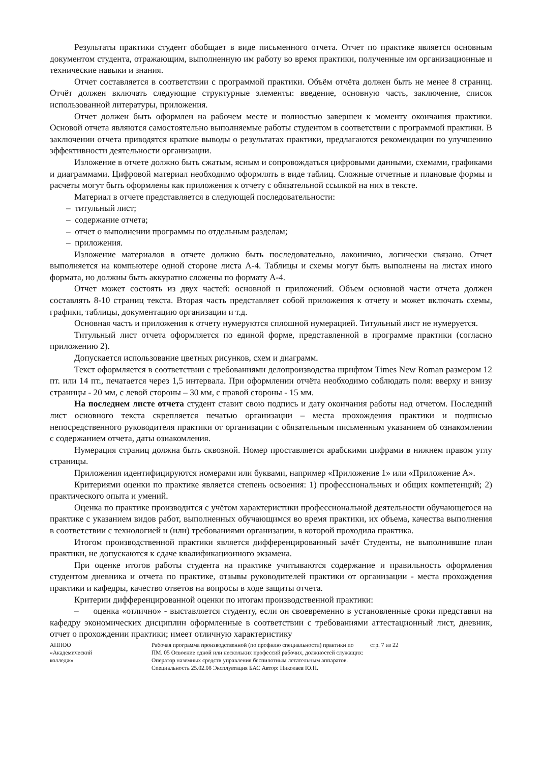Результаты практики студент обобщает в виде письменного отчета. Отчет по практике является основным документом студента, отражающим, выполненную им работу во время практики, полученные им организационные и технические навыки и знания.
Отчет составляется в соответствии с программой практики. Объём отчёта должен быть не менее 8 страниц. Отчёт должен включать следующие структурные элементы: введение, основную часть, заключение, список использованной литературы, приложения.
Отчет должен быть оформлен на рабочем месте и полностью завершен к моменту окончания практики. Основой отчета являются самостоятельно выполняемые работы студентом в соответствии с программой практики. В заключении отчета приводятся краткие выводы о результатах практики, предлагаются рекомендации по улучшению эффективности деятельности организации.
Изложение в отчете должно быть сжатым, ясным и сопровождаться цифровыми данными, схемами, графиками и диаграммами. Цифровой материал необходимо оформлять в виде таблиц. Сложные отчетные и плановые формы и расчеты могут быть оформлены как приложения к отчету с обязательной ссылкой на них в тексте.
Материал в отчете представляется в следующей последовательности:
– титульный лист;
– содержание отчета;
– отчет о выполнении программы по отдельным разделам;
– приложения.
Изложение материалов в отчете должно быть последовательно, лаконично, логически связано. Отчет выполняется на компьютере одной стороне листа А-4. Таблицы и схемы могут быть выполнены на листах иного формата, но должны быть аккуратно сложены по формату А-4.
Отчет может состоять из двух частей: основной и приложений. Объем основной части отчета должен составлять 8-10 страниц текста. Вторая часть представляет собой приложения к отчету и может включать схемы, графики, таблицы, документацию организации и т.д.
Основная часть и приложения к отчету нумеруются сплошной нумерацией. Титульный лист не нумеруется.
Титульный лист отчета оформляется по единой форме, представленной в программе практики (согласно приложению 2).
Допускается использование цветных рисунков, схем и диаграмм.
Текст оформляется в соответствии с требованиями делопроизводства шрифтом Times New Roman размером 12 пт. или 14 пт., печатается через 1,5 интервала. При оформлении отчёта необходимо соблюдать поля: вверху и внизу страницы - 20 мм, с левой стороны – 30 мм, с правой стороны - 15 мм.
На последнем листе отчета студент ставит свою подпись и дату окончания работы над отчетом. Последний лист основного текста скрепляется печатью организации – места прохождения практики и подписью непосредственного руководителя практики от организации с обязательным письменным указанием об ознакомлении с содержанием отчета, даты ознакомления.
Нумерация страниц должна быть сквозной. Номер проставляется арабскими цифрами в нижнем правом углу страницы.
Приложения идентифицируются номерами или буквами, например «Приложение 1» или «Приложение А».
Критериями оценки по практике является степень освоения: 1) профессиональных и общих компетенций; 2) практического опыта и умений.
Оценка по практике производится с учётом характеристики профессиональной деятельности обучающегося на практике с указанием видов работ, выполненных обучающимся во время практики, их объема, качества выполнения в соответствии с технологией и (или) требованиями организации, в которой проходила практика.
Итогом производственной практики является дифференцированный зачёт Студенты, не выполнившие план практики, не допускаются к сдаче квалификационного экзамена.
При оценке итогов работы студента на практике учитываются содержание и правильность оформления студентом дневника и отчета по практике, отзывы руководителей практики от организации - места прохождения практики и кафедры, качество ответов на вопросы в ходе защиты отчета.
Критерии дифференцированной оценки по итогам производственной практики:
– оценка «отлично» - выставляется студенту, если он своевременно в установленные сроки представил на кафедру экономических дисциплин оформленные в соответствии с требованиями аттестационный лист, дневник, отчет о прохождении практики; имеет отличную характеристику
АНПОО
«Академический
колледж»
Рабочая программа производственной (по профилю специальности) практики по ПМ. 05 Освоение одной или нескольких профессий рабочих, должностей служащих: Оператор наземных средств управления беспилотным летательным аппаратов. Специальность 25.02.08 Эксплуатация БАС Автор: Николаев Ю.Н.
стр. 7 из 22